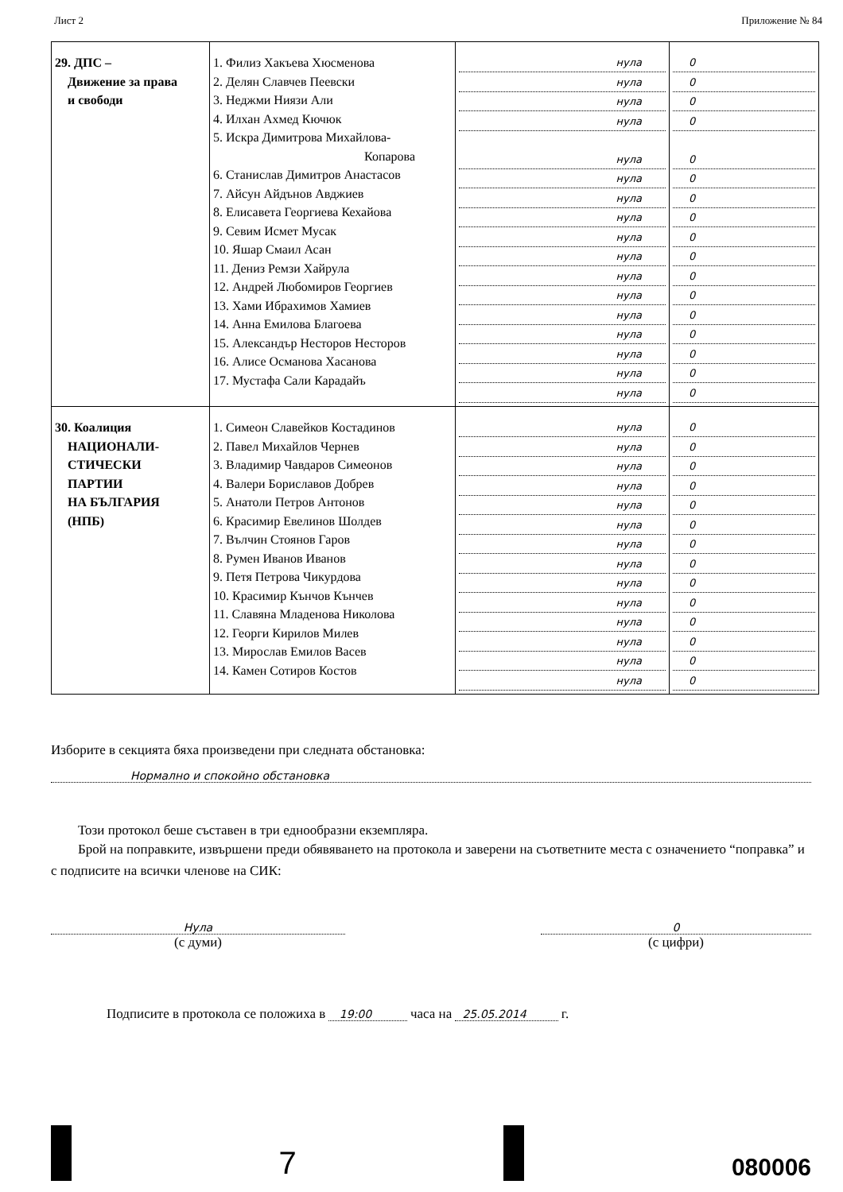Лист 2 Приложение № 84
| 29. ДПС – Движение за права и свободи | 1. Филиз Хакъева Хюсменова 2. Делян Славчев Пеевски 3. Неджми Ниязи Али 4. Илхан Ахмед Кючюк 5. Искра Димитрова Михайлова- Копарова 6. Станислав Димитров Анастасов 7. Айсун Айдънов Авджиев 8. Елисавета Георгиева Кехайова 9. Севим Исмет Мусак 10. Яшар Смаил Асан 11. Дениз Ремзи Хайрула 12. Андрей Любомиров Георгиев 13. Хами Ибрахимов Хамиев 14. Анна Емилова Благоева 15. Александър Несторов Несторов 16. Алисе Османова Хасанова 17. Мустафа Сали Карадайъ | нула нула нула нула нула нула нула нула нула нула нула нула нула нула нула нула нула | 0 0 0 0 0 0 0 0 0 0 0 0 0 0 0 0 0 |
| 30. Коалиция НАЦИОНАЛИ- СТИЧЕСКИ ПАРТИИ НА БЪЛГАРИЯ (НПБ) | 1. Симеон Славейков Костадинов 2. Павел Михайлов Чернев 3. Владимир Чавдаров Симеонов 4. Валери Бориславов Добрев 5. Анатоли Петров Антонов 6. Красимир Евелинов Шолдев 7. Вълчин Стоянов Гаров 8. Румен Иванов Иванов 9. Петя Петрова Чикурдова 10. Красимир Кънчов Кънчев 11. Славяна Младенова Николова 12. Георги Кирилов Милев 13. Мирослав Емилов Васев 14. Камен Сотиров Костов | нула нула нула нула нула нула нула нула нула нула нула нула нула нула | 0 0 0 0 0 0 0 0 0 0 0 0 0 0 |
Изборите в секцията бяха произведени при следната обстановка:
Нормално и спокойно обстановка
Този протокол беше съставен в три еднообразни екземпляра.
Брой на поправките, извършени преди обявяването на протокола и заверени на съответните места с означението “поправка” и с подписите на всички членове на СИК:
Нула
(с думи)
0
(с цифри)
Подписите в протокола се положиха в 19:00 часа на 25.05.2014 г.
7 080006